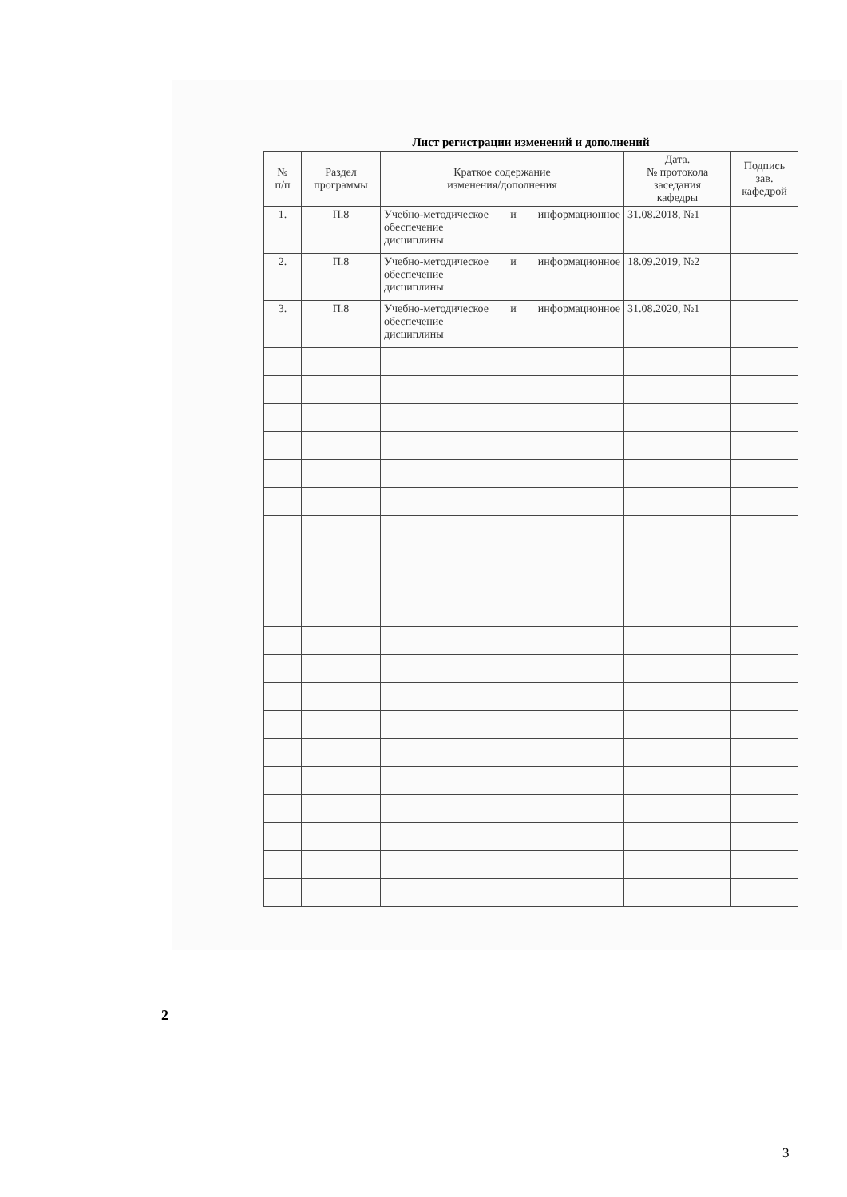Лист регистрации изменений и дополнений
| № п/п | Раздел программы | Краткое содержание изменения/дополнения | Дата. № протокола заседания кафедры | Подпись зав. кафедрой |
| --- | --- | --- | --- | --- |
| 1. | П.8 | Учебно-методическое и информационное обеспечение дисциплины | 31.08.2018, №1 | |
| 2. | П.8 | Учебно-методическое и информационное обеспечение дисциплины | 18.09.2019, №2 | |
| 3. | П.8 | Учебно-методическое и информационное обеспечение дисциплины | 31.08.2020, №1 | |
2
3